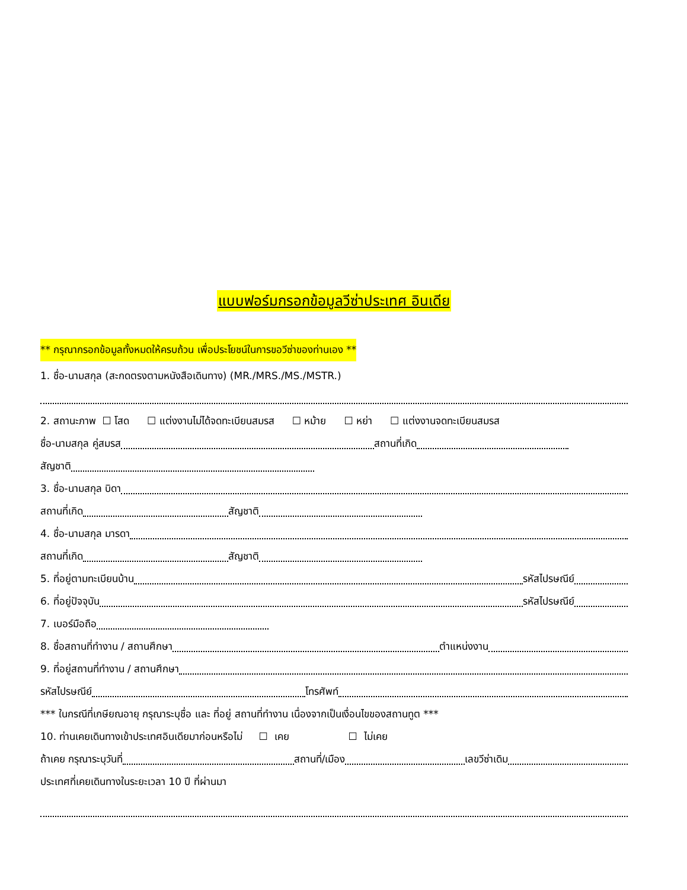แบบฟอร์มกรอกข้อมูลวีซ่าประเทศ อินเดีย
** กรุณากรอกข้อมูลทั้งหมดให้ครบถ้วน เพื่อประโยชน์ในการขอวีซ่าของท่านเอง **
1. ชื่อ-นามสกุล (สะกดตรงตามหนังสือเดินทาง) (MR./MRS./MS./MSTR.)
2. สถานะภาพ ☐ โสด ☐ แต่งงานไม่ได้จดทะเบียนสมรส ☐ หม้าย ☐ หย่า ☐ แต่งงานจดทะเบียนสมรส
ชื่อ-นามสกุล คู่สมรส สถานที่เกิด
สัญชาติ
3. ชื่อ-นามสกุล บิดา
สถานที่เกิด สัญชาติ
4. ชื่อ-นามสกุล มารดา
สถานที่เกิด สัญชาติ
5. ที่อยู่ตามทะเบียนบ้าน รหัสไปรษณีย์
6. ที่อยู่ปัจจุบัน รหัสไปรษณีย์
7. เบอร์มือถือ
8. ชื่อสถานที่ทำงาน / สถานศึกษา ตำแหน่งงาน
9. ที่อยู่สถานที่ทำงาน / สถานศึกษา
รหัสไปรษณีย์ โทรศัพท์
*** ในกรณีที่เกษียณอายุ กรุณาระบุชื่อ และ ที่อยู่ สถานที่ทำงาน เนื่องจากเป็นเงื่อนไขของสถานทูต ***
10. ท่านเคยเดินทางเข้าประเทศอินเดียมาก่อนหรือไม่ ☐ เคย ☐ ไม่เคย
ถ้าเคย กรุณาระบุวันที่ สถานที่/เมือง เลขวีซ่าเดิม
ประเทศที่เคยเดินทางในระยะเวลา 10 ปี ที่ผ่านมา